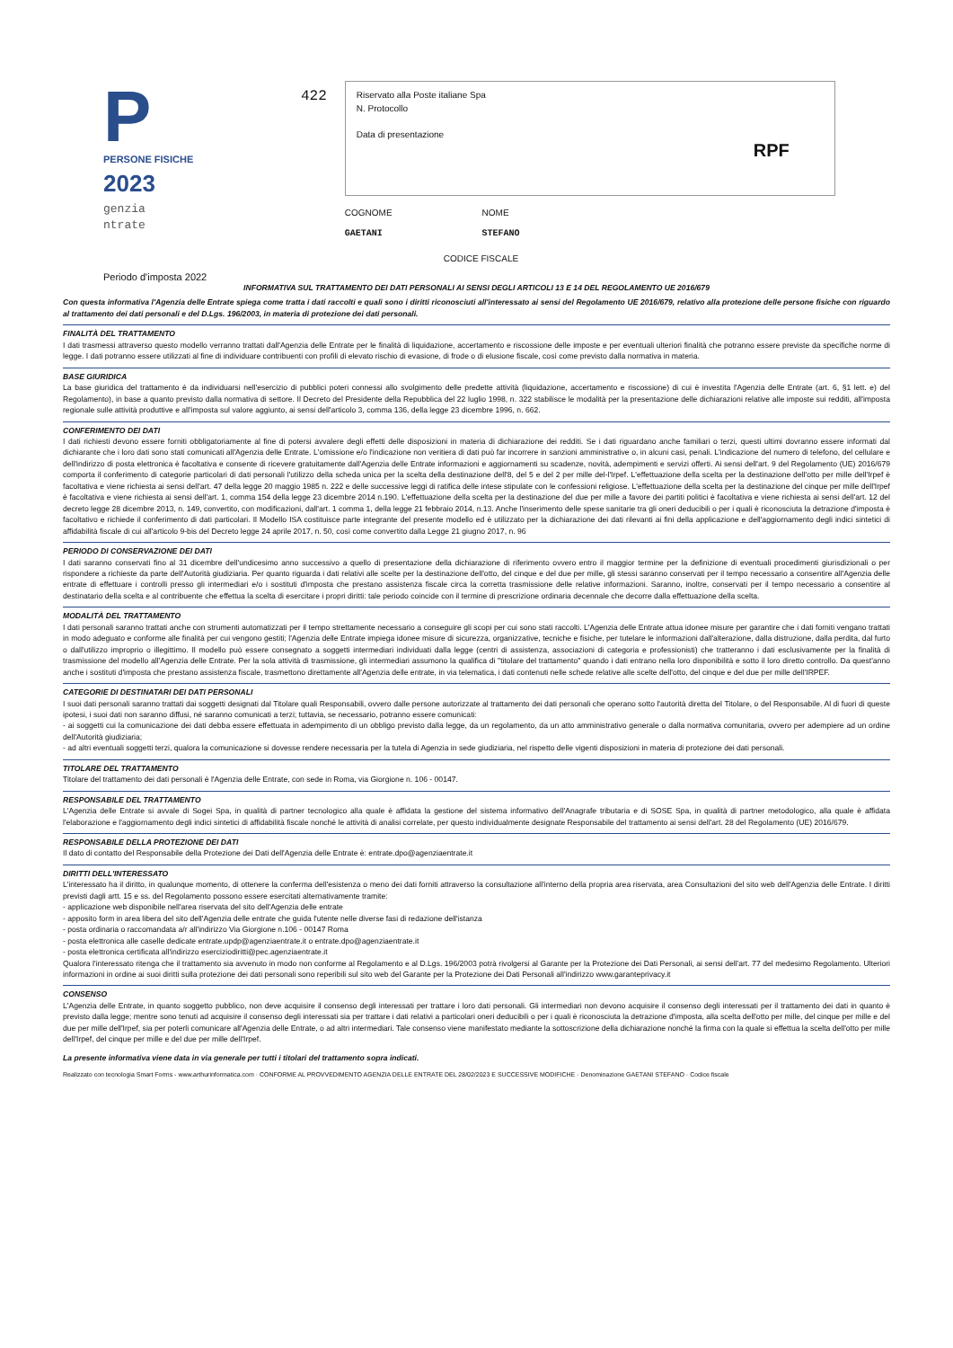P
PERSONE FISICHE
2023
genzia
ntrate
Periodo d'imposta 2022
422
Riservato alla Poste italiane Spa
N. Protocollo
Data di presentazione
RPF
COGNOME
GAETANI
NOME
STEFANO
CODICE FISCALE
INFORMATIVA SUL TRATTAMENTO DEI DATI PERSONALI AI SENSI DEGLI ARTICOLI 13 E 14 DEL REGOLAMENTO UE 2016/679
Con questa informativa l'Agenzia delle Entrate spiega come tratta i dati raccolti e quali sono i diritti riconosciuti all'interessato ai sensi del Regolamento UE 2016/679, relativo alla protezione delle persone fisiche con riguardo al trattamento dei dati personali e del D.Lgs. 196/2003, in materia di protezione dei dati personali.
FINALITÀ DEL TRATTAMENTO
I dati trasmessi attraverso questo modello verranno trattati dall'Agenzia delle Entrate per le finalità di liquidazione, accertamento e riscossione delle imposte e per eventuali ulteriori finalità che potranno essere previste da specifiche norme di legge. I dati potranno essere utilizzati al fine di individuare contribuenti con profili di elevato rischio di evasione, di frode o di elusione fiscale, così come previsto dalla normativa in materia.
BASE GIURIDICA
La base giuridica del trattamento è da individuarsi nell'esercizio di pubblici poteri connessi allo svolgimento delle predette attività (liquidazione, accertamento e riscossione) di cui è investita l'Agenzia delle Entrate (art. 6, §1 lett. e) del Regolamento), in base a quanto previsto dalla normativa di settore. Il Decreto del Presidente della Repubblica del 22 luglio 1998, n. 322 stabilisce le modalità per la presentazione delle dichiarazioni relative alle imposte sui redditi, all'imposta regionale sulle attività produttive e all'imposta sul valore aggiunto, ai sensi dell'articolo 3, comma 136, della legge 23 dicembre 1996, n. 662.
CONFERIMENTO DEI DATI
I dati richiesti devono essere forniti obbligatoriamente al fine di potersi avvalere degli effetti delle disposizioni in materia di dichiarazione dei redditi. Se i dati riguardano anche familiari o terzi, questi ultimi dovranno essere informati dal dichiarante che i loro dati sono stati comunicati all'Agenzia delle Entrate. L'omissione e/o l'indicazione non veritiera di dati può far incorrere in sanzioni amministrative o, in alcuni casi, penali. L'indicazione del numero di telefono, del cellulare e dell'indirizzo di posta elettronica è facoltativa e consente di ricevere gratuitamente dall'Agenzia delle Entrate informazioni e aggiornamenti su scadenze, novità, adempimenti e servizi offerti. Ai sensi dell'art. 9 del Regolamento (UE) 2016/679 comporta il conferimento di categorie particolari di dati personali l'utilizzo della scheda unica per la scelta della destinazione dell'8, del 5 e del 2 per mille del-l'Irpef. L'effettuazione della scelta per la destinazione dell'otto per mille dell'Irpef è facoltativa e viene richiesta ai sensi dell'art. 47 della legge 20 maggio 1985 n. 222 e delle successive leggi di ratifica delle intese stipulate con le confessioni religiose. L'effettuazione della scelta per la destinazione del cinque per mille dell'Irpef è facoltativa e viene richiesta ai sensi dell'art. 1, comma 154 della legge 23 dicembre 2014 n.190. L'effettuazione della scelta per la destinazione del due per mille a favore dei partiti politici è facoltativa e viene richiesta ai sensi dell'art. 12 del decreto legge 28 dicembre 2013, n. 149, convertito, con modificazioni, dall'art. 1 comma 1, della legge 21 febbraio 2014, n.13. Anche l'inserimento delle spese sanitarie tra gli oneri deducibili o per i quali è riconosciuta la detrazione d'imposta è facoltativo e richiede il conferimento di dati particolari. Il Modello ISA costituisce parte integrante del presente modello ed è utilizzato per la dichiarazione dei dati rilevanti ai fini della applicazione e dell'aggiornamento degli indici sintetici di affidabilità fiscale di cui all'articolo 9-bis del Decreto legge 24 aprile 2017, n. 50, così come convertito dalla Legge 21 giugno 2017, n. 96
PERIODO DI CONSERVAZIONE DEI DATI
I dati saranno conservati fino al 31 dicembre dell'undicesimo anno successivo a quello di presentazione della dichiarazione di riferimento ovvero entro il maggior termine per la definizione di eventuali procedimenti giurisdizionali o per rispondere a richieste da parte dell'Autorità giudiziaria. Per quanto riguarda i dati relativi alle scelte per la destinazione dell'otto, del cinque e del due per mille, gli stessi saranno conservati per il tempo necessario a consentire all'Agenzia delle entrate di effettuare i controlli presso gli intermediari e/o i sostituti d'imposta che prestano assistenza fiscale circa la corretta trasmissione delle relative informazioni. Saranno, inoltre, conservati per il tempo necessario a consentire al destinatario della scelta e al contribuente che effettua la scelta di esercitare i propri diritti: tale periodo coincide con il termine di prescrizione ordinaria decennale che decorre dalla effettuazione della scelta.
MODALITÀ DEL TRATTAMENTO
I dati personali saranno trattati anche con strumenti automatizzati per il tempo strettamente necessario a conseguire gli scopi per cui sono stati raccolti. L'Agenzia delle Entrate attua idonee misure per garantire che i dati forniti vengano trattati in modo adeguato e conforme alle finalità per cui vengono gestiti; l'Agenzia delle Entrate impiega idonee misure di sicurezza, organizzative, tecniche e fisiche, per tutelare le informazioni dall'alterazione, dalla distruzione, dalla perdita, dal furto o dall'utilizzo improprio o illegittimo. Il modello può essere consegnato a soggetti intermediari individuati dalla legge (centri di assistenza, associazioni di categoria e professionisti) che tratteranno i dati esclusivamente per la finalità di trasmissione del modello all'Agenzia delle Entrate. Per la sola attività di trasmissione, gli intermediari assumono la qualifica di "titolare del trattamento" quando i dati entrano nella loro disponibilità e sotto il loro diretto controllo. Da quest'anno anche i sostituti d'imposta che prestano assistenza fiscale, trasmettono direttamente all'Agenzia delle entrate, in via telematica, i dati contenuti nelle schede relative alle scelte dell'otto, del cinque e del due per mille dell'IRPEF.
CATEGORIE DI DESTINATARI DEI DATI PERSONALI
I suoi dati personali saranno trattati dai soggetti designati dal Titolare quali Responsabili, ovvero dalle persone autorizzate al trattamento dei dati personali che operano sotto l'autorità diretta del Titolare, o del Responsabile. Al di fuori di queste ipotesi, i suoi dati non saranno diffusi, né saranno comunicati a terzi; tuttavia, se necessario, potranno essere comunicati:
- ai soggetti cui la comunicazione dei dati debba essere effettuata in adempimento di un obbligo previsto dalla legge, da un regolamento, da un atto amministrativo generale o dalla normativa comunitaria, ovvero per adempiere ad un ordine dell'Autorità giudiziaria;
- ad altri eventuali soggetti terzi, qualora la comunicazione si dovesse rendere necessaria per la tutela di Agenzia in sede giudiziaria, nel rispetto delle vigenti disposizioni in materia di protezione dei dati personali.
TITOLARE DEL TRATTAMENTO
Titolare del trattamento dei dati personali è l'Agenzia delle Entrate, con sede in Roma, via Giorgione n. 106 - 00147.
RESPONSABILE DEL TRATTAMENTO
L'Agenzia delle Entrate si avvale di Sogei Spa, in qualità di partner tecnologico alla quale è affidata la gestione del sistema informativo dell'Anagrafe tributaria e di SOSE Spa, in qualità di partner metodologico, alla quale è affidata l'elaborazione e l'aggiornamento degli indici sintetici di affidabilità fiscale nonché le attività di analisi correlate, per questo individualmente designate Responsabile del trattamento ai sensi dell'art. 28 del Regolamento (UE) 2016/679.
RESPONSABILE DELLA PROTEZIONE DEI DATI
Il dato di contatto del Responsabile della Protezione dei Dati dell'Agenzia delle Entrate è: entrate.dpo@agenziaentrate.it
DIRITTI DELL'INTERESSATO
L'interessato ha il diritto, in qualunque momento, di ottenere la conferma dell'esistenza o meno dei dati forniti attraverso la consultazione all'interno della propria area riservata, area Consultazioni del sito web dell'Agenzia delle Entrate. I diritti previsti dagli artt. 15 e ss. del Regolamento possono essere esercitati alternativamente tramite:
- applicazione web disponibile nell'area riservata del sito dell'Agenzia delle entrate
- apposito form in area libera del sito dell'Agenzia delle entrate che guida l'utente nelle diverse fasi di redazione dell'istanza
- posta ordinaria o raccomandata a/r all'indirizzo Via Giorgione n.106 - 00147 Roma
- posta elettronica alle caselle dedicate entrate.updp@agenziaentrate.it o entrate.dpo@agenziaentrate.it
- posta elettronica certificata all'indirizzo eserciziodiritti@pec.agenziaentrate.it
Qualora l'interessato ritenga che il trattamento sia avvenuto in modo non conforme al Regolamento e al D.Lgs. 196/2003 potrà rivolgersi al Garante per la Protezione dei Dati Personali, ai sensi dell'art. 77 del medesimo Regolamento. Ulteriori informazioni in ordine ai suoi diritti sulla protezione dei dati personali sono reperibili sul sito web del Garante per la Protezione dei Dati Personali all'indirizzo www.garanteprivacy.it
CONSENSO
L'Agenzia delle Entrate, in quanto soggetto pubblico, non deve acquisire il consenso degli interessati per trattare i loro dati personali. Gli intermediari non devono acquisire il consenso degli interessati per il trattamento dei dati in quanto è previsto dalla legge; mentre sono tenuti ad acquisire il consenso degli interessati sia per trattare i dati relativi a particolari oneri deducibili o per i quali è riconosciuta la detrazione d'imposta, alla scelta dell'otto per mille, del cinque per mille e del due per mille dell'Irpef, sia per poterli comunicare all'Agenzia delle Entrate, o ad altri intermediari. Tale consenso viene manifestato mediante la sottoscrizione della dichiarazione nonché la firma con la quale si effettua la scelta dell'otto per mille dell'Irpef, del cinque per mille e del due per mille dell'Irpef.
La presente informativa viene data in via generale per tutti i titolari del trattamento sopra indicati.
Realizzato con tecnologia Smart Forms - www.arthurinformatica.com · CONFORME AL PROVVEDIMENTO AGENZIA DELLE ENTRATE DEL 28/02/2023 E SUCCESSIVE MODIFICHE · Denominazione GAETANI STEFANO · Codice fiscale